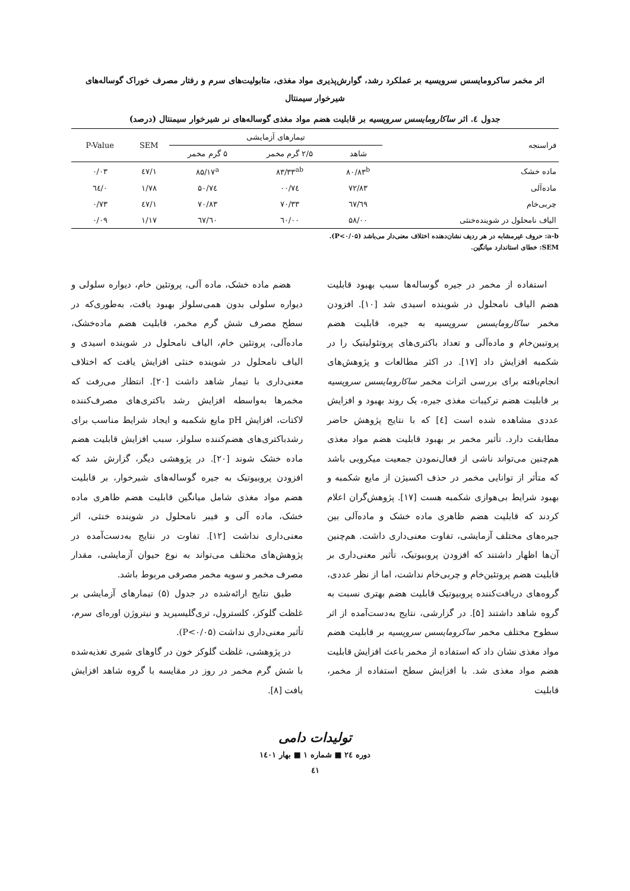اثر مخمر ساکرومایسس سرویسیه بر عملکرد رشد، گوارش‌پذیری مواد مغذی، متابولیت‌های سرم و رفتار مصرف خوراک گوساله‌های
شیرخوار سیمنتال
جدول ٤. اثر ساکارومایسس سرویسیه بر قابلیت هضم مواد مغذی گوساله‌های نر شیرخوار سیمنتال (درصد)
| فراسنجه | تیمارهای آزمایشی | | | SEM | P-Value |
| --- | --- | --- | --- | --- | --- |
| | شاهد | ۲/۵ گرم مخمر | ۵ گرم مخمر | | |
| ماده خشک | ۸۰/۸۳<sup>b</sup> | ۸۳/۳۳<sup>ab</sup> | ۸۵/۱۷<sup>a</sup> | ۱/٤۷ | ۰/۰۳ |
| ماده‌آلی | ۷۲/۸۳ | ۷٤/۰۰ | ۷٤/۵۰ | ۱/۷۸ | ۰/٦٤ |
| چربی‌خام | ٦۹/٦۷ | ۷۰/۳۳ | ۷۰/۸۳ | ۱/٤۷ | ۰/۷۳ |
| الیاف نامحلول در شوینده‌خنثی | ۵۸/۰۰ | ٦۰/۰۰ | ٦۰/٦۷ | ۱/۱۷ | ۰/۰۹ |
a-b: حروف غیرمشابه در هر ردیف نشان‌دهنده اختلاف معنی‌دار می‌باشد (P<۰/۰۵).
SEM: خطای استاندارد میانگین.
استفاده از مخمر در جیره گوساله‌ها سبب بهبود قابلیت هضم الیاف نامحلول در شوینده اسیدی شد [۱۰]. افزودن مخمر ساکارومایسس سرویسیه به جیره، قابلیت هضم پروتیین‌خام و ماده‌آلی و تعداد باکتری‌های پروتئولیتیک را در شکمبه افزایش داد [۱۷]. در اکثر مطالعات و پژوهش‌های انجام‌یافته برای بررسی اثرات مخمر ساکارومایسس سرویسیه بر قابلیت هضم ترکیبات مغذی جیره، یک روند بهبود و افزایش عددی مشاهده شده است [٤] که با نتایج پژوهش حاضر مطابقت دارد. تأثیر مخمر بر بهبود قابلیت هضم مواد مغذی هم‌چنین می‌تواند ناشی از فعال‌نمودن جمعیت میکروبی باشد که متأثر از توانایی مخمر در حذف اکسیژن از مایع شکمبه و بهبود شرایط بی‌هوازی شکمبه هست [۱۷]. پژوهش‌گران اعلام کردند که قابلیت هضم ظاهری ماده خشک و ماده‌آلی بین جیره‌های مختلف آزمایشی، تفاوت معنی‌داری داشت. هم‌چنین آن‌ها اظهار داشتند که افزودن پروبیوتیک، تأثیر معنی‌داری بر قابلیت هضم پروتئین‌خام و چربی‌خام نداشت، اما از نظر عددی، گروه‌های دریافت‌کننده پروبیوتیک قابلیت هضم بهتری نسبت به گروه شاهد داشتند [۵]. در گزارشی، نتایج به‌دست‌آمده از اثر سطوح مختلف مخمر ساکرومایسس سرویسیه بر قابلیت هضم مواد مغذی نشان داد که استفاده از مخمر باعث افزایش قابلیت هضم مواد مغذی شد. با افزایش سطح استفاده از مخمر، قابلیت
هضم ماده خشک، ماده آلی، پروتئین خام، دیواره سلولی و دیواره سلولی بدون همی‌سلولز بهبود یافت، به‌طوری‌که در سطح مصرف شش گرم مخمر، قابلیت هضم ماده‌خشک، ماده‌آلی، پروتئین خام، الیاف نامحلول در شوینده اسیدی و الیاف نامحلول در شوینده خنثی افزایش یافت که اختلاف معنی‌داری با تیمار شاهد داشت [۲۰]. انتظار می‌رفت که مخمرها به‌واسطه افزایش رشد باکتری‌های مصرف‌کننده لاکتات، افزایش pH مایع شکمبه و ایجاد شرایط مناسب برای رشدباکتری‌های هضم‌کننده سلولز، سبب افزایش قابلیت هضم ماده خشک شوند [۲۰]. در پژوهشی دیگر، گزارش شد که افزودن پروبیوتیک به جیره گوساله‌های شیرخوار، بر قابلیت هضم مواد مغذی شامل میانگین قابلیت هضم ظاهری ماده خشک، ماده آلی و فیبر نامحلول در شوینده خنثی، اثر معنی‌داری نداشت [۱۲]. تفاوت در نتایج به‌دست‌آمده در پژوهش‌های مختلف می‌تواند به نوع حیوان آزمایشی، مقدار مصرف مخمر و سویه مخمر مصرفی مربوط باشد.
طبق نتایج ارائه‌شده در جدول (۵) تیمارهای آزمایشی بر غلظت گلوکز، کلسترول، تری‌گلیسیرید و نیتروژن اوره‌ای سرم، تأثیر معنی‌داری نداشت (P<۰/۰۵).
در پژوهشی، غلظت گلوکز خون در گاوهای شیری تغذیه‌شده با شش گرم مخمر در روز در مقایسه با گروه شاهد افزایش یافت [۸].
تولیدات دامی
دوره ٢٤ ■ شماره ١ ■ بهار ١٤٠١
٤١